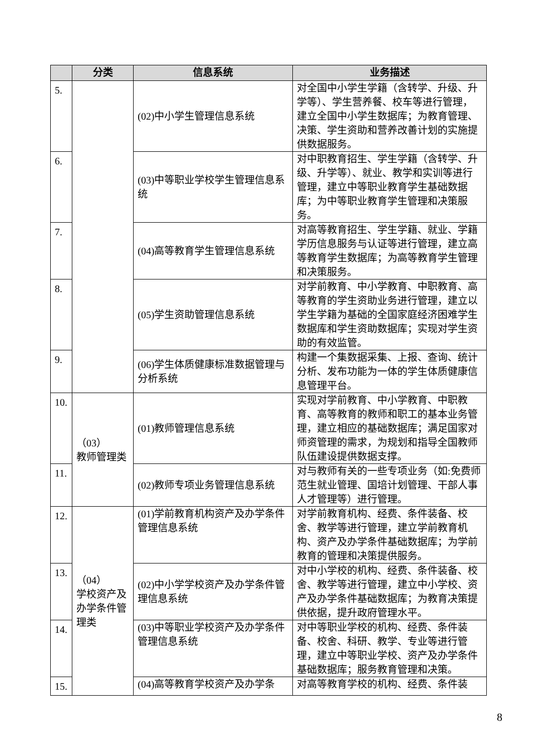| | 分类 | 信息系统 | 业务描述 |
| --- | --- | --- | --- |
| 5. | | (02)中小学生管理信息系统 | 对全国中小学生学籍（含转学、升级、升学等）、学生营养餐、校车等进行管理，建立全国中小学生数据库；为教育管理、决策、学生资助和营养改善计划的实施提供数据服务。 |
| 6. | | (03)中等职业学校学生管理信息系统 | 对中职教育招生、学生学籍（含转学、升级、升学等）、就业、教学和实训等进行管理，建立中等职业教育学生基础数据库；为中等职业教育学生管理和决策服务。 |
| 7. | | (04)高等教育学生管理信息系统 | 对高等教育招生、学生学籍、就业、学籍学历信息服务与认证等进行管理，建立高等教育学生数据库；为高等教育学生管理和决策服务。 |
| 8. | | (05)学生资助管理信息系统 | 对学前教育、中小学教育、中职教育、高等教育的学生资助业务进行管理，建立以学生学籍为基础的全国家庭经济困难学生数据库和学生资助数据库；实现对学生资助的有效监管。 |
| 9. | | (06)学生体质健康标准数据管理与分析系统 | 构建一个集数据采集、上报、查询、统计分析、发布功能为一体的学生体质健康信息管理平台。 |
| 10. | （03） 教师管理类 | (01)教师管理信息系统 | 实现对学前教育、中小学教育、中职教育、高等教育的教师和职工的基本业务管理，建立相应的基础数据库；满足国家对师资管理的需求，为规划和指导全国教师队伍建设提供数据支撑。 |
| 11. | | (02)教师专项业务管理信息系统 | 对与教师有关的一些专项业务（如:免费师范生就业管理、国培计划管理、干部人事人才管理等）进行管理。 |
| 12. | （04） 学校资产及办学条件管理类 | (01)学前教育机构资产及办学条件管理信息系统 | 对学前教育机构、经费、条件装备、校舍、教学等进行管理，建立学前教育机构、资产及办学条件基础数据库；为学前教育的管理和决策提供服务。 |
| 13. | | (02)中小学学校资产及办学条件管理信息系统 | 对中小学校的机构、经费、条件装备、校舍、教学等进行管理，建立中小学校、资产及办学条件基础数据库；为教育决策提供依据，提升政府管理水平。 |
| 14. | | (03)中等职业学校资产及办学条件管理信息系统 | 对中等职业学校的机构、经费、条件装备、校舍、科研、教学、专业等进行管理，建立中等职业学校、资产及办学条件基础数据库；服务教育管理和决策。 |
| 15. | | (04)高等教育学校资产及办学条 | 对高等教育学校的机构、经费、条件装 |
8